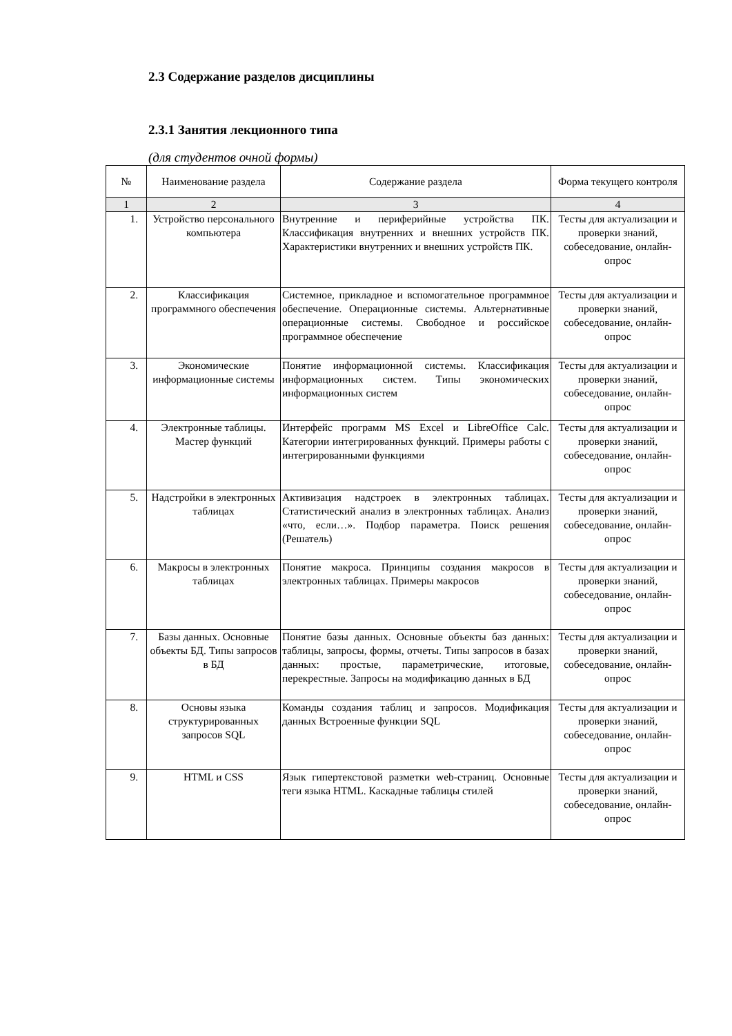2.3 Содержание разделов дисциплины
2.3.1 Занятия лекционного типа
(для студентов очной формы)
| № | Наименование раздела | Содержание раздела | Форма текущего контроля |
| --- | --- | --- | --- |
| 1 | 2 | 3 | 4 |
| 1. | Устройство персонального компьютера | Внутренние и периферийные устройства ПК. Классификация внутренних и внешних устройств ПК. Характеристики внутренних и внешних устройств ПК. | Тесты для актуализации и проверки знаний, собеседование, онлайн-опрос |
| 2. | Классификация программного обеспечения | Системное, прикладное и вспомогательное программное обеспечение. Операционные системы. Альтернативные операционные системы. Свободное и российское программное обеспечение | Тесты для актуализации и проверки знаний, собеседование, онлайн-опрос |
| 3. | Экономические информационные системы | Понятие информационной системы. Классификация информационных систем. Типы экономических информационных систем | Тесты для актуализации и проверки знаний, собеседование, онлайн-опрос |
| 4. | Электронные таблицы. Мастер функций | Интерфейс программ MS Excel и LibreOffice Calc. Категории интегрированных функций. Примеры работы с интегрированными функциями | Тесты для актуализации и проверки знаний, собеседование, онлайн-опрос |
| 5. | Надстройки в электронных таблицах | Активизация надстроек в электронных таблицах. Статистический анализ в электронных таблицах. Анализ «что, если…». Подбор параметра. Поиск решения (Решатель) | Тесты для актуализации и проверки знаний, собеседование, онлайн-опрос |
| 6. | Макросы в электронных таблицах | Понятие макроса. Принципы создания макросов в электронных таблицах. Примеры макросов | Тесты для актуализации и проверки знаний, собеседование, онлайн-опрос |
| 7. | Базы данных. Основные объекты БД. Типы запросов в БД | Понятие базы данных. Основные объекты баз данных: таблицы, запросы, формы, отчеты. Типы запросов в базах данных: простые, параметрические, итоговые, перекрестные. Запросы на модификацию данных в БД | Тесты для актуализации и проверки знаний, собеседование, онлайн-опрос |
| 8. | Основы языка структурированных запросов SQL | Команды создания таблиц и запросов. Модификация данных Встроенные функции SQL | Тесты для актуализации и проверки знаний, собеседование, онлайн-опрос |
| 9. | HTML и CSS | Язык гипертекстовой разметки web-страниц. Основные теги языка HTML. Каскадные таблицы стилей | Тесты для актуализации и проверки знаний, собеседование, онлайн-опрос |